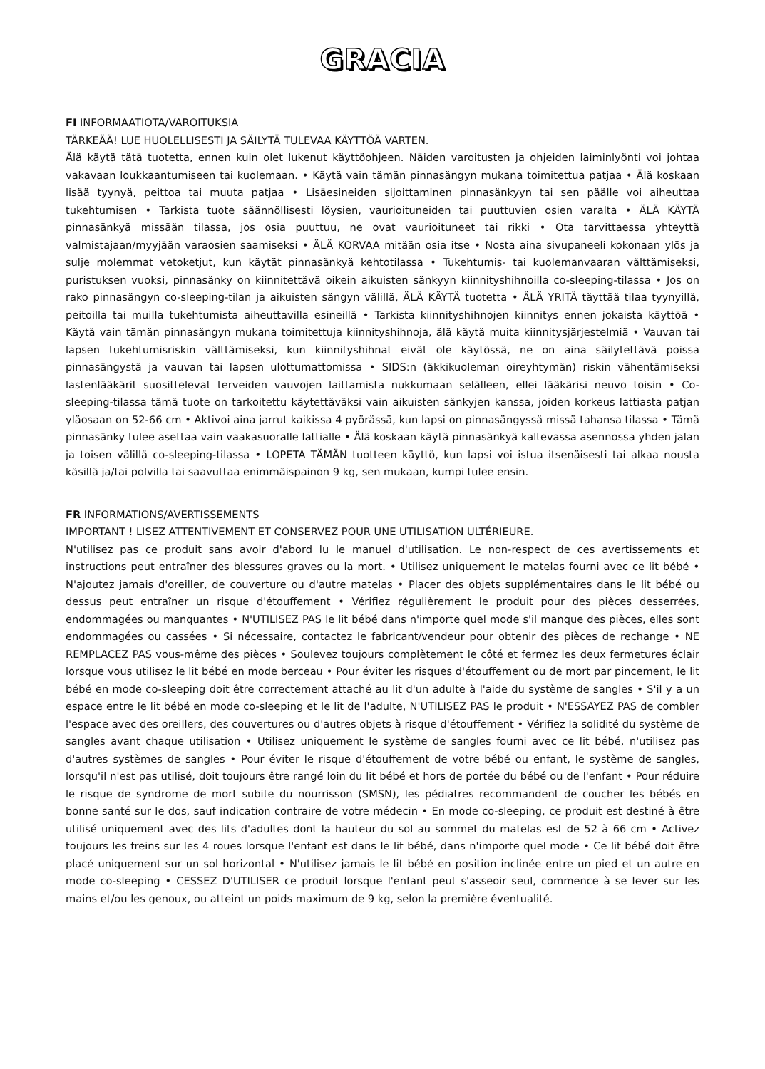GRACIA
FI INFORMAATIOTA/VAROITUKSIA
TÄRKEÄÄ! LUE HUOLELLISESTI JA SÄILYTÄ TULEVAA KÄYTTÖÄ VARTEN.
Älä käytä tätä tuotetta, ennen kuin olet lukenut käyttöohjeen. Näiden varoitusten ja ohjeiden laiminlyönti voi johtaa vakavaan loukkaantumiseen tai kuolemaan. • Käytä vain tämän pinnasängyn mukana toimitettua patjaa • Älä koskaan lisää tyynyä, peittoa tai muuta patjaa • Lisäesineiden sijoittaminen pinnasänkyyn tai sen päälle voi aiheuttaa tukehtumisen • Tarkista tuote säännöllisesti löysien, vaurioituneiden tai puuttuvien osien varalta • ÄLÄ KÄYTÄ pinnasänkyä missään tilassa, jos osia puuttuu, ne ovat vaurioituneet tai rikki • Ota tarvittaessa yhteyttä valmistajaan/myyjään varaosien saamiseksi • ÄLÄ KORVAA mitään osia itse • Nosta aina sivupaneeli kokonaan ylös ja sulje molemmat vetoketjut, kun käytät pinnasänkyä kehtotilassa • Tukehtumis- tai kuolemanvaaran välttämiseksi, puristuksen vuoksi, pinnasänky on kiinnitettävä oikein aikuisten sänkyyn kiinnityshihnoilla co-sleeping-tilassa • Jos on rako pinnasängyn co-sleeping-tilan ja aikuisten sängyn välillä, ÄLÄ KÄYTÄ tuotetta • ÄLÄ YRITÄ täyttää tilaa tyynyillä, peitoilla tai muilla tukehtumista aiheuttavilla esineillä • Tarkista kiinnityshihnojen kiinnitys ennen jokaista käyttöä • Käytä vain tämän pinnasängyn mukana toimitettuja kiinnityshihnoja, älä käytä muita kiinnitysjärjestelmiä • Vauvan tai lapsen tukehtumisriskin välttämiseksi, kun kiinnityshihnat eivät ole käytössä, ne on aina säilytettävä poissa pinnasängystä ja vauvan tai lapsen ulottumattomissa • SIDS:n (äkkikuoleman oireyhtymän) riskin vähentämiseksi lastenlääkärit suosittelevat terveiden vauvojen laittamista nukkumaan selälleen, ellei lääkärisi neuvo toisin • Co-sleeping-tilassa tämä tuote on tarkoitettu käytettäväksi vain aikuisten sänkyjen kanssa, joiden korkeus lattiasta patjan yläosaan on 52-66 cm • Aktivoi aina jarrut kaikissa 4 pyörässä, kun lapsi on pinnasängyssä missä tahansa tilassa • Tämä pinnasänky tulee asettaa vain vaakasuoralle lattialle • Älä koskaan käytä pinnasänkyä kaltevassa asennossa yhden jalan ja toisen välillä co-sleeping-tilassa • LOPETA TÄMÄN tuotteen käyttö, kun lapsi voi istua itsenäisesti tai alkaa nousta käsillä ja/tai polvilla tai saavuttaa enimmäispainon 9 kg, sen mukaan, kumpi tulee ensin.
FR INFORMATIONS/AVERTISSEMENTS
IMPORTANT ! LISEZ ATTENTIVEMENT ET CONSERVEZ POUR UNE UTILISATION ULTÉRIEURE.
N'utilisez pas ce produit sans avoir d'abord lu le manuel d'utilisation. Le non-respect de ces avertissements et instructions peut entraîner des blessures graves ou la mort. • Utilisez uniquement le matelas fourni avec ce lit bébé • N'ajoutez jamais d'oreiller, de couverture ou d'autre matelas • Placer des objets supplémentaires dans le lit bébé ou dessus peut entraîner un risque d'étouffement • Vérifiez régulièrement le produit pour des pièces desserrées, endommagées ou manquantes • N'UTILISEZ PAS le lit bébé dans n'importe quel mode s'il manque des pièces, elles sont endommagées ou cassées • Si nécessaire, contactez le fabricant/vendeur pour obtenir des pièces de rechange • NE REMPLACEZ PAS vous-même des pièces • Soulevez toujours complètement le côté et fermez les deux fermetures éclair lorsque vous utilisez le lit bébé en mode berceau • Pour éviter les risques d'étouffement ou de mort par pincement, le lit bébé en mode co-sleeping doit être correctement attaché au lit d'un adulte à l'aide du système de sangles • S'il y a un espace entre le lit bébé en mode co-sleeping et le lit de l'adulte, N'UTILISEZ PAS le produit • N'ESSAYEZ PAS de combler l'espace avec des oreillers, des couvertures ou d'autres objets à risque d'étouffement • Vérifiez la solidité du système de sangles avant chaque utilisation • Utilisez uniquement le système de sangles fourni avec ce lit bébé, n'utilisez pas d'autres systèmes de sangles • Pour éviter le risque d'étouffement de votre bébé ou enfant, le système de sangles, lorsqu'il n'est pas utilisé, doit toujours être rangé loin du lit bébé et hors de portée du bébé ou de l'enfant • Pour réduire le risque de syndrome de mort subite du nourrisson (SMSN), les pédiatres recommandent de coucher les bébés en bonne santé sur le dos, sauf indication contraire de votre médecin • En mode co-sleeping, ce produit est destiné à être utilisé uniquement avec des lits d'adultes dont la hauteur du sol au sommet du matelas est de 52 à 66 cm • Activez toujours les freins sur les 4 roues lorsque l'enfant est dans le lit bébé, dans n'importe quel mode • Ce lit bébé doit être placé uniquement sur un sol horizontal • N'utilisez jamais le lit bébé en position inclinée entre un pied et un autre en mode co-sleeping • CESSEZ D'UTILISER ce produit lorsque l'enfant peut s'asseoir seul, commence à se lever sur les mains et/ou les genoux, ou atteint un poids maximum de 9 kg, selon la première éventualité.